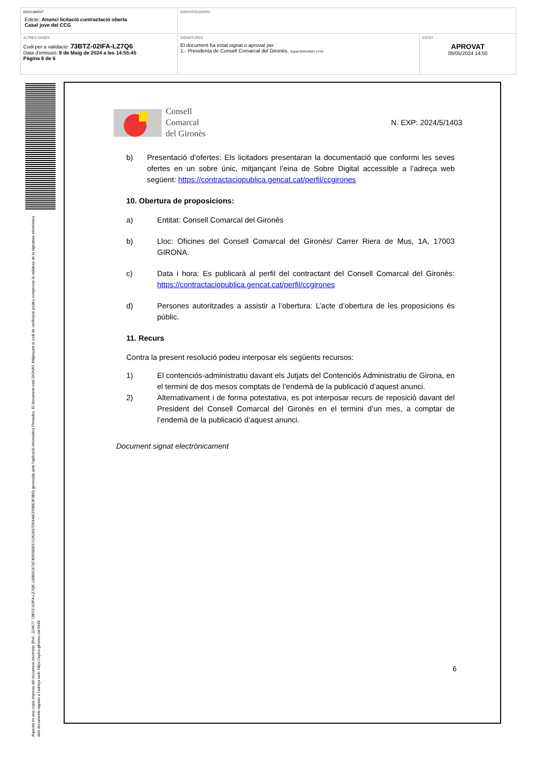| DOCUMENT Edicte: Anunci licitació contractació oberta Casal jove del CCG | IDENTIFICADORS | |
| ALTRES DADES Codi per a validació: 73BTZ-02IFA-LZ7Q6 Data d'emissió: 9 de Maig de 2024 a les 14:55:45 Pàgina 6 de 6 | SIGNATURES El document ha estat signat o aprovat per : 1.- Presidenta de Consell Comarcal del Gironès. Signat 09/05/2024 14:50 | ESTAT APROVAT 09/05/2024 14:50 |
Aquesta és una còpia impresa del document electrònic (Ref.: 224677 73BTZ-02IFA-LZ7Q6 139B0C873C4DD5EB5710A2837D5448CFDBE3F3B0) generada amb l'aplicació informàtica Firmadoc. El document està SIGNAT. Mitjançant el codi de verificació podeu comprovar la validesa de la signatura electrònica dels documents signats a l'adreça web: https://aytos.girones.cat:9443
Consell
Comarcal
del Gironès
N. EXP: 2024/5/1403
b) Presentació d’ofertes: Els licitadors presentaran la documentació que conformi les seves ofertes en un sobre únic, mitjançant l’eina de Sobre Digital accessible a l’adreça web següent: https://contractaciopublica.gencat.cat/perfil/ccgirones
10. Obertura de proposicions:
a) Entitat: Consell Comarcal del Gironès
b) Lloc: Oficines del Consell Comarcal del Gironès/ Carrer Riera de Mus, 1A, 17003 GIRONA.
c) Data i hora: Es publicarà al perfil del contractant del Consell Comarcal del Gironès: https://contractaciopublica.gencat.cat/perfil/ccgirones
d) Persones autoritzades a assistir a l’obertura: L’acte d’obertura de les proposicions és públic.
11. Recurs
Contra la present resolució podeu interposar els següents recursos:
1) El contenciós-administratiu davant els Jutjats del Contenciós Administratiu de Girona, en el termini de dos mesos comptats de l’endemà de la publicació d’aquest anunci.
2) Alternativament i de forma potestativa, es pot interposar recurs de reposició davant del President del Consell Comarcal del Gironès en el termini d’un mes, a comptar de l’endemà de la publicació d’aquest anunci.
Document signat electrònicament
6